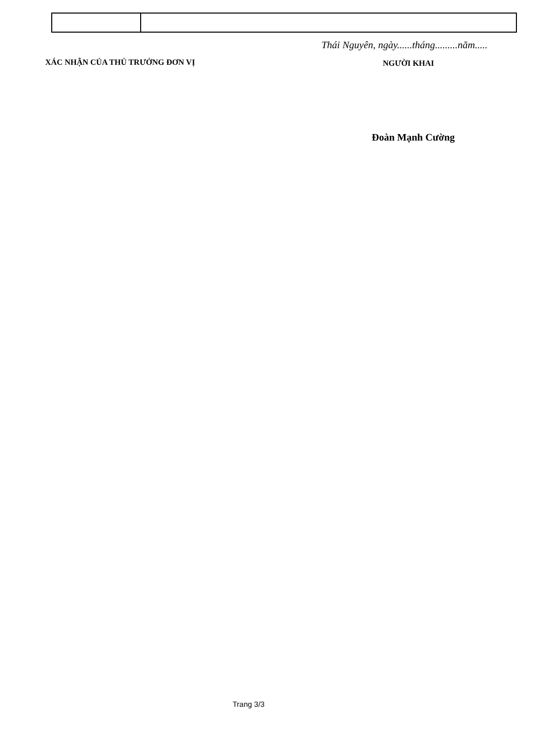Thái Nguyên, ngày......tháng.........năm.....
XÁC NHẬN CỦA THỦ TRƯỞNG ĐƠN VỊ NGƯỜI KHAI
Đoàn Mạnh Cường
Trang 3/3